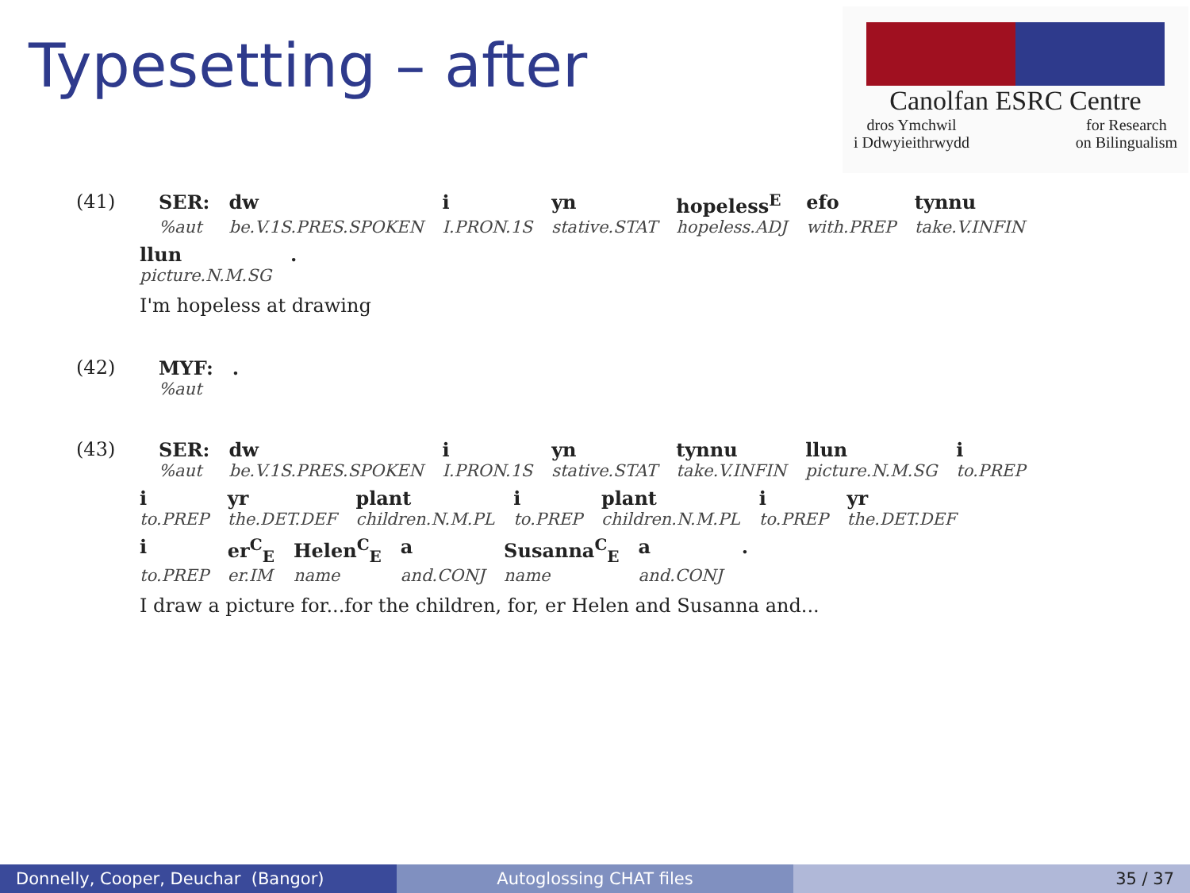Typesetting – after
Canolfan ESRC Centre
dros Ymchwil
i Ddwyieithrwydd for Research
on Bilingualism
| (41) | SER: | dw | i | yn | hopeless<sup>E</sup> | efo | tynnu |
| | %aut | be.V.1S.PRES.SPOKEN | I.PRON.1S | stative.STAT | hopeless.ADJ | with.PREP | take.V.INFIN |
| llun | . |
| picture.N.M.SG | |
I'm hopeless at drawing
| (42) | MYF: | . |
| | %aut | |
| (43) | SER: | dw | i | yn | tynnu | llun | i |
| | %aut | be.V.1S.PRES.SPOKEN | I.PRON.1S | stative.STAT | take.V.INFIN | picture.N.M.SG | to.PREP |
| i | yr | plant | i | plant | i | yr |
| to.PREP | the.DET.DEF | children.N.M.PL | to.PREP | children.N.M.PL | to.PREP | the.DET.DEF |
| i | er<sup>C</sup><sub>E</sub> | Helen<sup>C</sup><sub>E</sub> | a | Susanna<sup>C</sup><sub>E</sub> | a | . |
| to.PREP | er.IM | name | and.CONJ | name | and.CONJ | |
I draw a picture for...for the children, for, er Helen and Susanna and...
Donnelly, Cooper, Deuchar (Bangor) Autoglossing CHAT files 35 / 37